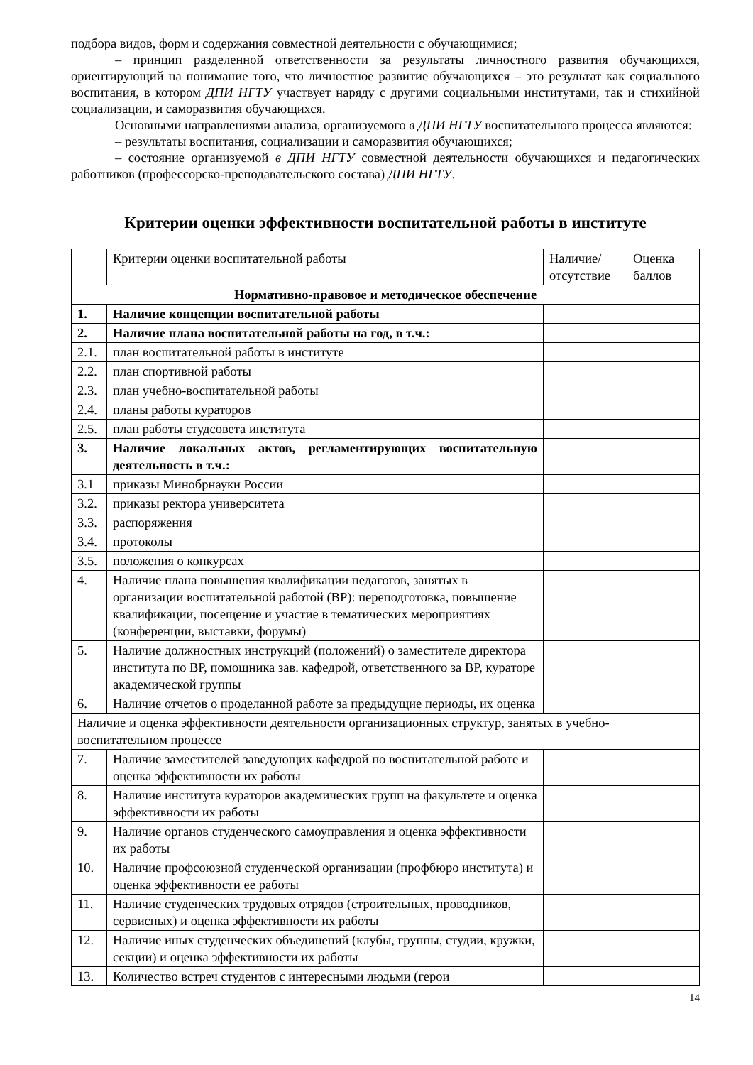подбора видов, форм и содержания совместной деятельности с обучающимися;
– принцип разделенной ответственности за результаты личностного развития обучающихся, ориентирующий на понимание того, что личностное развитие обучающихся – это результат как социального воспитания, в котором ДПИ НГТУ участвует наряду с другими социальными институтами, так и стихийной социализации, и саморазвития обучающихся.
Основными направлениями анализа, организуемого в ДПИ НГТУ воспитательного процесса являются:
– результаты воспитания, социализации и саморазвития обучающихся;
– состояние организуемой в ДПИ НГТУ совместной деятельности обучающихся и педагогических работников (профессорско-преподавательского состава) ДПИ НГТУ.
Критерии оценки эффективности воспитательной работы в институте
| | Критерии оценки воспитательной работы | Наличие/ отсутствие | Оценка баллов |
| Нормативно-правовое и методическое обеспечение | | | |
| 1. | Наличие концепции воспитательной работы | | |
| 2. | Наличие плана воспитательной работы на год, в т.ч.: | | |
| 2.1. | план воспитательной работы в институте | | |
| 2.2. | план спортивной работы | | |
| 2.3. | план учебно-воспитательной работы | | |
| 2.4. | планы работы кураторов | | |
| 2.5. | план работы студсовета института | | |
| 3. | Наличие локальных актов, регламентирующих воспитательную деятельность в т.ч.: | | |
| 3.1 | приказы Минобрнауки России | | |
| 3.2. | приказы ректора университета | | |
| 3.3. | распоряжения | | |
| 3.4. | протоколы | | |
| 3.5. | положения о конкурсах | | |
| 4. | Наличие плана повышения квалификации педагогов, занятых в организации воспитательной работой (ВР): переподготовка, повышение квалификации, посещение и участие в тематических мероприятиях (конференции, выставки, форумы) | | |
| 5. | Наличие должностных инструкций (положений) о заместителе директора института по ВР, помощника зав. кафедрой, ответственного за ВР, кураторе академической группы | | |
| 6. | Наличие отчетов о проделанной работе за предыдущие периоды, их оценка | | |
| Наличие и оценка эффективности деятельности организационных структур, занятых в учебно-воспитательном процессе | | | |
| 7. | Наличие заместителей заведующих кафедрой по воспитательной работе и оценка эффективности их работы | | |
| 8. | Наличие института кураторов академических групп на факультете и оценка эффективности их работы | | |
| 9. | Наличие органов студенческого самоуправления и оценка эффективности их работы | | |
| 10. | Наличие профсоюзной студенческой организации (профбюро института) и оценка эффективности ее работы | | |
| 11. | Наличие студенческих трудовых отрядов (строительных, проводников, сервисных) и оценка эффективности их работы | | |
| 12. | Наличие иных студенческих объединений (клубы, группы, студии, кружки, секции) и оценка эффективности их работы | | |
| 13. | Количество встреч студентов с интересными людьми (герои | | |
14